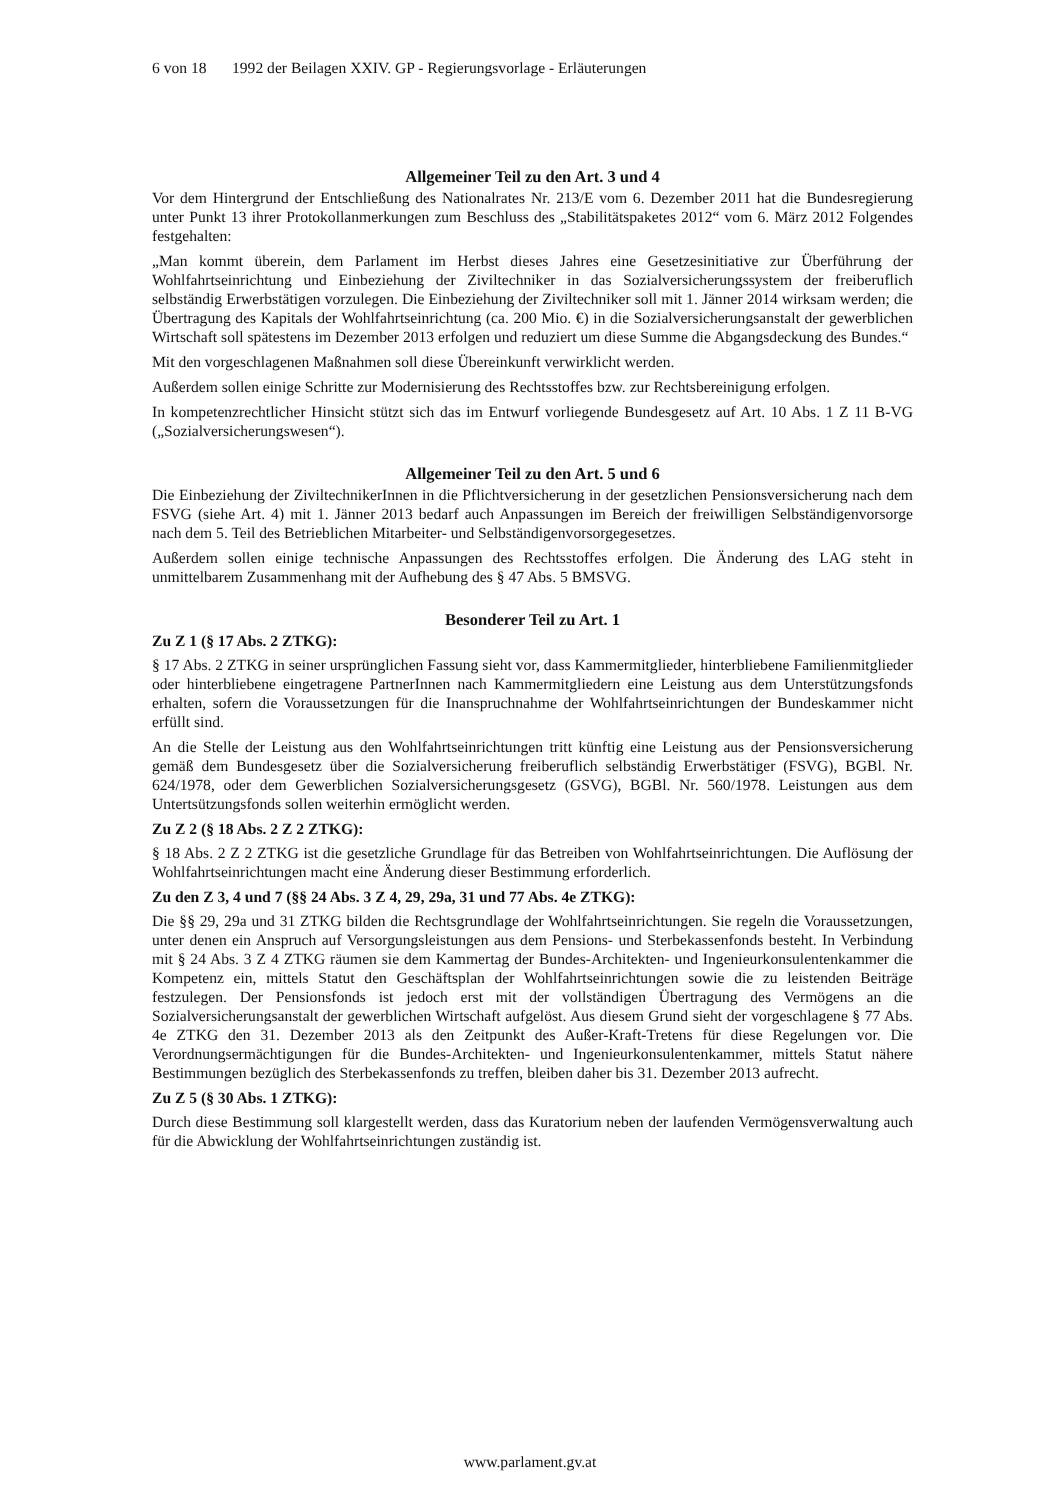6 von 18 1992 der Beilagen XXIV. GP - Regierungsvorlage - Erläuterungen
Allgemeiner Teil zu den Art. 3 und 4
Vor dem Hintergrund der Entschließung des Nationalrates Nr. 213/E vom 6. Dezember 2011 hat die Bundesregierung unter Punkt 13 ihrer Protokollanmerkungen zum Beschluss des „Stabilitätspaketes 2012“ vom 6. März 2012 Folgendes festgehalten:
„Man kommt überein, dem Parlament im Herbst dieses Jahres eine Gesetzesinitiative zur Überführung der Wohlfahrtseinrichtung und Einbeziehung der Ziviltechniker in das Sozialversicherungssystem der freiberuflich selbständig Erwerbstätigen vorzulegen. Die Einbeziehung der Ziviltechniker soll mit 1. Jänner 2014 wirksam werden; die Übertragung des Kapitals der Wohlfahrtseinrichtung (ca. 200 Mio. €) in die Sozialversicherungsanstalt der gewerblichen Wirtschaft soll spätestens im Dezember 2013 erfolgen und reduziert um diese Summe die Abgangsdeckung des Bundes.“
Mit den vorgeschlagenen Maßnahmen soll diese Übereinkunft verwirklicht werden.
Außerdem sollen einige Schritte zur Modernisierung des Rechtsstoffes bzw. zur Rechtsbereinigung erfolgen.
In kompetenzrechtlicher Hinsicht stützt sich das im Entwurf vorliegende Bundesgesetz auf Art. 10 Abs. 1 Z 11 B-VG („Sozialversicherungswesen“).
Allgemeiner Teil zu den Art. 5 und 6
Die Einbeziehung der ZiviltechnikerInnen in die Pflichtversicherung in der gesetzlichen Pensionsversicherung nach dem FSVG (siehe Art. 4) mit 1. Jänner 2013 bedarf auch Anpassungen im Bereich der freiwilligen Selbständigenvorsorge nach dem 5. Teil des Betrieblichen Mitarbeiter- und Selbständigenvorsorgegesetzes.
Außerdem sollen einige technische Anpassungen des Rechtsstoffes erfolgen. Die Änderung des LAG steht in unmittelbarem Zusammenhang mit der Aufhebung des § 47 Abs. 5 BMSVG.
Besonderer Teil zu Art. 1
Zu Z 1 (§ 17 Abs. 2 ZTKG):
§ 17 Abs. 2 ZTKG in seiner ursprünglichen Fassung sieht vor, dass Kammermitglieder, hinterbliebene Familienmitglieder oder hinterbliebene eingetragene PartnerInnen nach Kammermitgliedern eine Leistung aus dem Unterstützungsfonds erhalten, sofern die Voraussetzungen für die Inanspruchnahme der Wohlfahrtseinrichtungen der Bundeskammer nicht erfüllt sind.
An die Stelle der Leistung aus den Wohlfahrtseinrichtungen tritt künftig eine Leistung aus der Pensionsversicherung gemäß dem Bundesgesetz über die Sozialversicherung freiberuflich selbständig Erwerbstätiger (FSVG), BGBl. Nr. 624/1978, oder dem Gewerblichen Sozialversicherungsgesetz (GSVG), BGBl. Nr. 560/1978. Leistungen aus dem Untertsützungsfonds sollen weiterhin ermöglicht werden.
Zu Z 2 (§ 18 Abs. 2 Z 2 ZTKG):
§ 18 Abs. 2 Z 2 ZTKG ist die gesetzliche Grundlage für das Betreiben von Wohlfahrtseinrichtungen. Die Auflösung der Wohlfahrtseinrichtungen macht eine Änderung dieser Bestimmung erforderlich.
Zu den Z 3, 4 und 7 (§§ 24 Abs. 3 Z 4, 29, 29a, 31 und 77 Abs. 4e ZTKG):
Die §§ 29, 29a und 31 ZTKG bilden die Rechtsgrundlage der Wohlfahrtseinrichtungen. Sie regeln die Voraussetzungen, unter denen ein Anspruch auf Versorgungsleistungen aus dem Pensions- und Sterbekassenfonds besteht. In Verbindung mit § 24 Abs. 3 Z 4 ZTKG räumen sie dem Kammertag der Bundes-Architekten- und Ingenieurkonsulentenkammer die Kompetenz ein, mittels Statut den Geschäftsplan der Wohlfahrtseinrichtungen sowie die zu leistenden Beiträge festzulegen. Der Pensionsfonds ist jedoch erst mit der vollständigen Übertragung des Vermögens an die Sozialversicherungsanstalt der gewerblichen Wirtschaft aufgelöst. Aus diesem Grund sieht der vorgeschlagene § 77 Abs. 4e ZTKG den 31. Dezember 2013 als den Zeitpunkt des Außer-Kraft-Tretens für diese Regelungen vor. Die Verordnungsermächtigungen für die Bundes-Architekten- und Ingenieurkonsulentenkammer, mittels Statut nähere Bestimmungen bezüglich des Sterbekassenfonds zu treffen, bleiben daher bis 31. Dezember 2013 aufrecht.
Zu Z 5 (§ 30 Abs. 1 ZTKG):
Durch diese Bestimmung soll klargestellt werden, dass das Kuratorium neben der laufenden Vermögensverwaltung auch für die Abwicklung der Wohlfahrtseinrichtungen zuständig ist.
www.parlament.gv.at